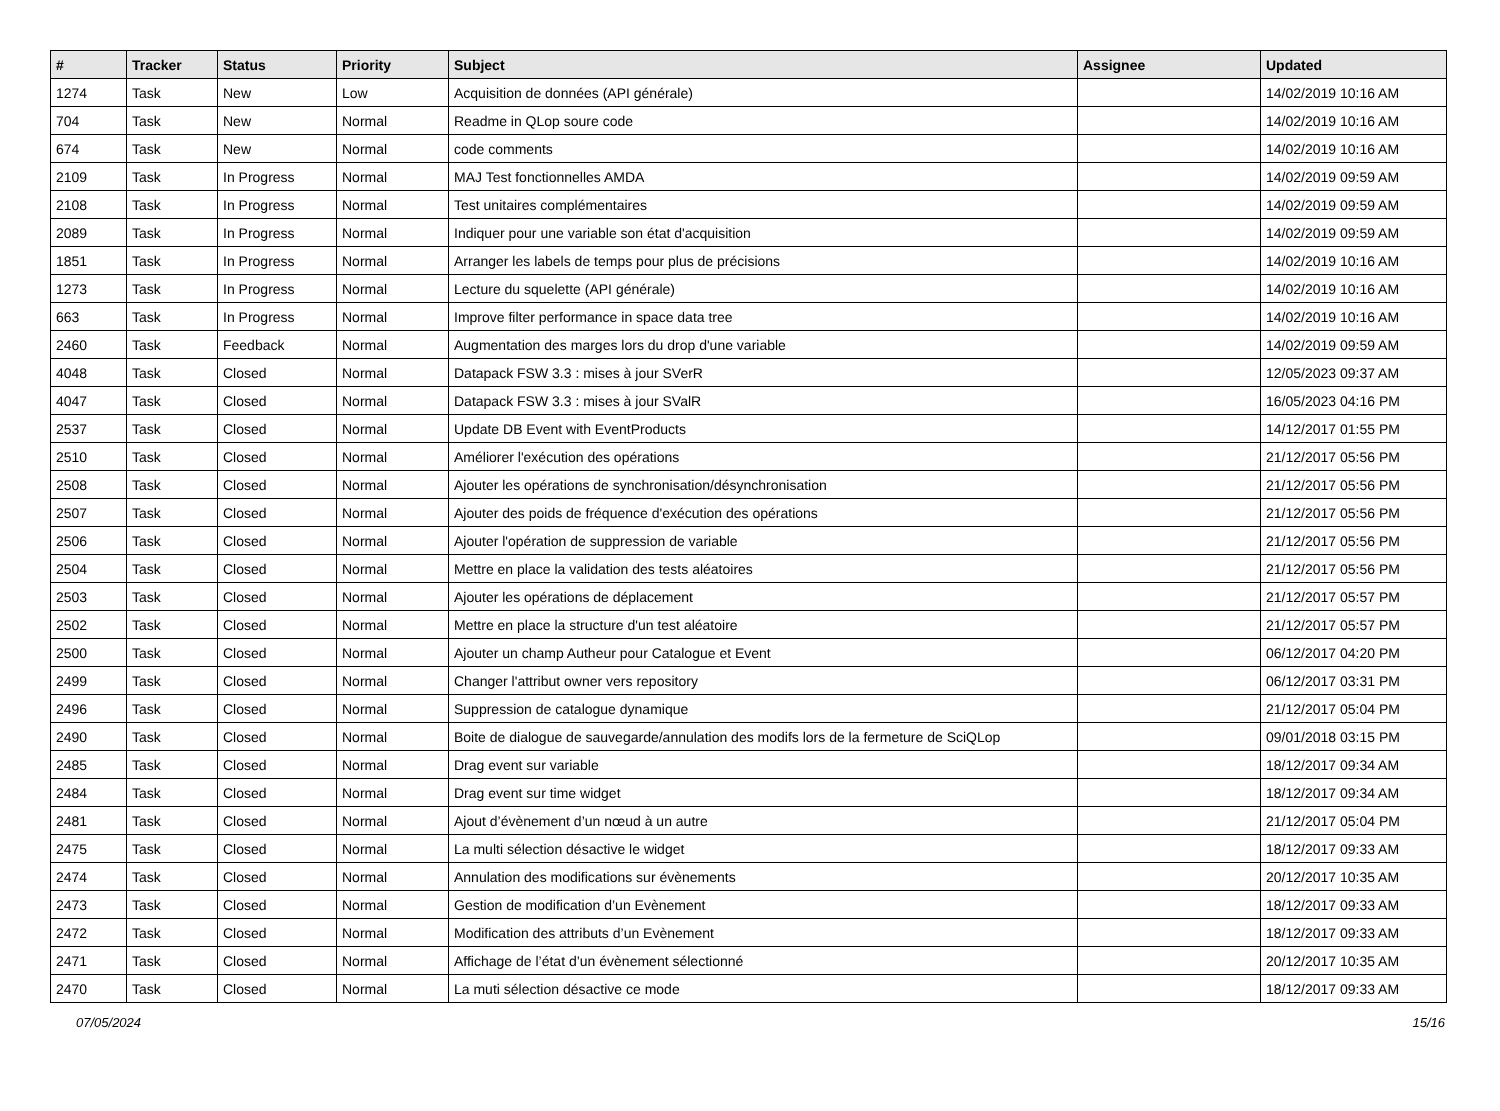| # | Tracker | Status | Priority | Subject | Assignee | Updated |
| --- | --- | --- | --- | --- | --- | --- |
| 1274 | Task | New | Low | Acquisition de données (API générale) | | 14/02/2019 10:16 AM |
| 704 | Task | New | Normal | Readme in QLop soure code | | 14/02/2019 10:16 AM |
| 674 | Task | New | Normal | code comments | | 14/02/2019 10:16 AM |
| 2109 | Task | In Progress | Normal | MAJ Test fonctionnelles AMDA | | 14/02/2019 09:59 AM |
| 2108 | Task | In Progress | Normal | Test unitaires complémentaires | | 14/02/2019 09:59 AM |
| 2089 | Task | In Progress | Normal | Indiquer pour une variable son état d'acquisition | | 14/02/2019 09:59 AM |
| 1851 | Task | In Progress | Normal | Arranger les labels de temps pour plus de précisions | | 14/02/2019 10:16 AM |
| 1273 | Task | In Progress | Normal | Lecture du squelette (API générale) | | 14/02/2019 10:16 AM |
| 663 | Task | In Progress | Normal | Improve filter performance in space data tree | | 14/02/2019 10:16 AM |
| 2460 | Task | Feedback | Normal | Augmentation des marges lors du drop d'une variable | | 14/02/2019 09:59 AM |
| 4048 | Task | Closed | Normal | Datapack FSW 3.3 : mises à jour SVerR | | 12/05/2023 09:37 AM |
| 4047 | Task | Closed | Normal | Datapack FSW 3.3 : mises à jour SValR | | 16/05/2023 04:16 PM |
| 2537 | Task | Closed | Normal | Update DB Event with EventProducts | | 14/12/2017 01:55 PM |
| 2510 | Task | Closed | Normal | Améliorer l'exécution des opérations | | 21/12/2017 05:56 PM |
| 2508 | Task | Closed | Normal | Ajouter les opérations de synchronisation/désynchronisation | | 21/12/2017 05:56 PM |
| 2507 | Task | Closed | Normal | Ajouter des poids de fréquence d'exécution des opérations | | 21/12/2017 05:56 PM |
| 2506 | Task | Closed | Normal | Ajouter l'opération de suppression de variable | | 21/12/2017 05:56 PM |
| 2504 | Task | Closed | Normal | Mettre en place la validation des tests aléatoires | | 21/12/2017 05:56 PM |
| 2503 | Task | Closed | Normal | Ajouter les opérations de déplacement | | 21/12/2017 05:57 PM |
| 2502 | Task | Closed | Normal | Mettre en place la structure d'un test aléatoire | | 21/12/2017 05:57 PM |
| 2500 | Task | Closed | Normal | Ajouter un champ Autheur pour Catalogue et Event | | 06/12/2017 04:20 PM |
| 2499 | Task | Closed | Normal | Changer l'attribut owner vers repository | | 06/12/2017 03:31 PM |
| 2496 | Task | Closed | Normal | Suppression de catalogue dynamique | | 21/12/2017 05:04 PM |
| 2490 | Task | Closed | Normal | Boite de dialogue de sauvegarde/annulation des modifs lors de la fermeture de SciQLop | | 09/01/2018 03:15 PM |
| 2485 | Task | Closed | Normal | Drag event sur variable | | 18/12/2017 09:34 AM |
| 2484 | Task | Closed | Normal | Drag event sur time widget | | 18/12/2017 09:34 AM |
| 2481 | Task | Closed | Normal | Ajout d’évènement d’un nœud à un autre | | 21/12/2017 05:04 PM |
| 2475 | Task | Closed | Normal | La multi sélection désactive le widget | | 18/12/2017 09:33 AM |
| 2474 | Task | Closed | Normal | Annulation des modifications sur évènements | | 20/12/2017 10:35 AM |
| 2473 | Task | Closed | Normal | Gestion de modification d’un Evènement | | 18/12/2017 09:33 AM |
| 2472 | Task | Closed | Normal | Modification des attributs d’un Evènement | | 18/12/2017 09:33 AM |
| 2471 | Task | Closed | Normal | Affichage de l’état d’un évènement sélectionné | | 20/12/2017 10:35 AM |
| 2470 | Task | Closed | Normal | La muti sélection désactive ce mode | | 18/12/2017 09:33 AM |
07/05/2024 15/16